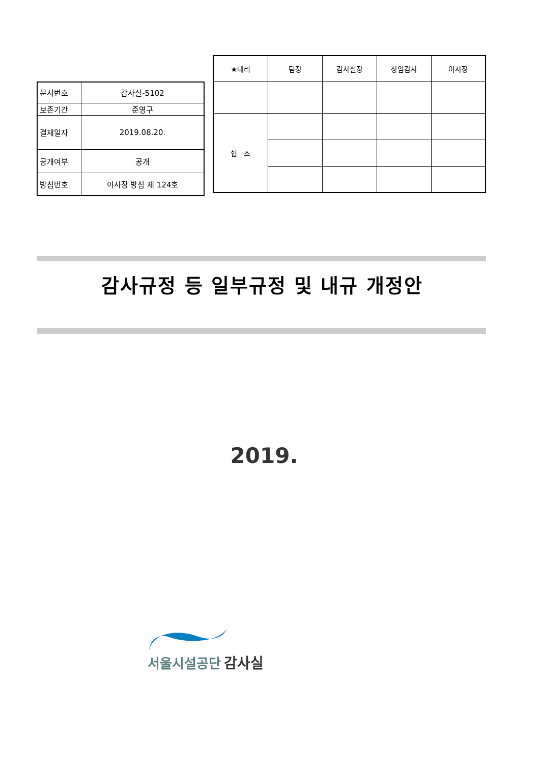| 문서번호 | 감사실-5102 |
| 보존기간 | 준영구 |
| 결재일자 | 2019.08.20. |
| 공개여부 | 공개 |
| 방침번호 | 이사장 방침 제 124호 |
| ★대리 | 팀장 | 감사실장 | 상임감사 | 이사장 |
| 협 조 | | | | |
감사규정 등 일부규정 및 내규 개정안
2019.
서울시설공단 감사실